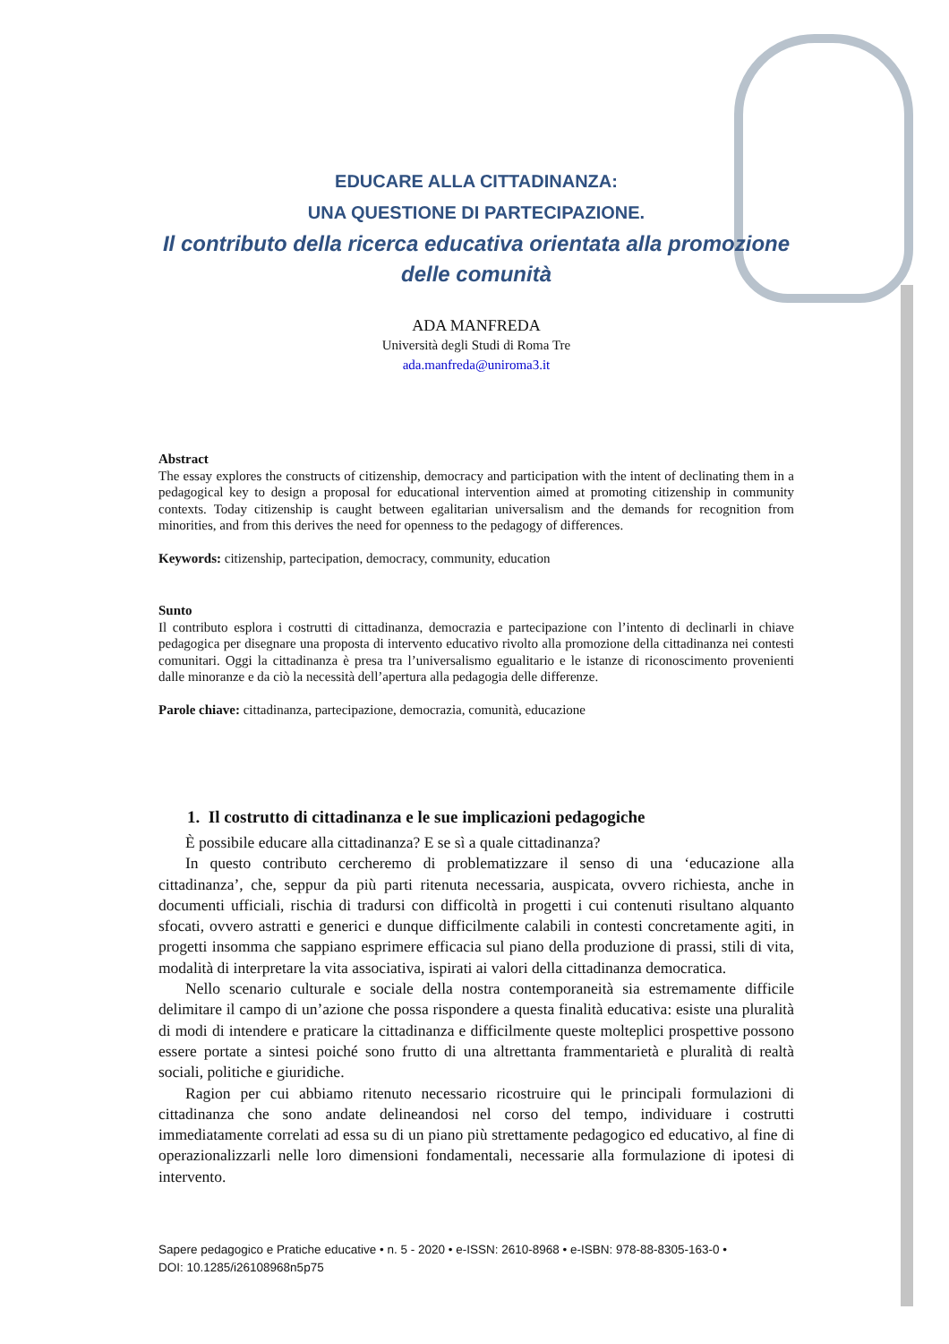EDUCARE ALLA CITTADINANZA:
UNA QUESTIONE DI PARTECIPAZIONE.
Il contributo della ricerca educativa orientata alla promozione delle comunità
ADA MANFREDA
Università degli Studi di Roma Tre
ada.manfreda@uniroma3.it
Abstract
The essay explores the constructs of citizenship, democracy and participation with the intent of declinating them in a pedagogical key to design a proposal for educational intervention aimed at promoting citizenship in community contexts. Today citizenship is caught between egalitarian universalism and the demands for recognition from minorities, and from this derives the need for openness to the pedagogy of differences.
Keywords: citizenship, partecipation, democracy, community, education
Sunto
Il contributo esplora i costrutti di cittadinanza, democrazia e partecipazione con l’intento di declinarli in chiave pedagogica per disegnare una proposta di intervento educativo rivolto alla promozione della cittadinanza nei contesti comunitari. Oggi la cittadinanza è presa tra l’universalismo egualitario e le istanze di riconoscimento provenienti dalle minoranze e da ciò la necessità dell’apertura alla pedagogia delle differenze.
Parole chiave: cittadinanza, partecipazione, democrazia, comunità, educazione
1. Il costrutto di cittadinanza e le sue implicazioni pedagogiche
È possibile educare alla cittadinanza? E se sì a quale cittadinanza?
In questo contributo cercheremo di problematizzare il senso di una ‘educazione alla cittadinanza’, che, seppur da più parti ritenuta necessaria, auspicata, ovvero richiesta, anche in documenti ufficiali, rischia di tradursi con difficoltà in progetti i cui contenuti risultano alquanto sfocati, ovvero astratti e generici e dunque difficilmente calabili in contesti concretamente agiti, in progetti insomma che sappiano esprimere efficacia sul piano della produzione di prassi, stili di vita, modalità di interpretare la vita associativa, ispirati ai valori della cittadinanza democratica.
Nello scenario culturale e sociale della nostra contemporaneità sia estremamente difficile delimitare il campo di un’azione che possa rispondere a questa finalità educativa: esiste una pluralità di modi di intendere e praticare la cittadinanza e difficilmente queste molteplici prospettive possono essere portate a sintesi poiché sono frutto di una altrettanta frammentarietà e pluralità di realtà sociali, politiche e giuridiche.
Ragion per cui abbiamo ritenuto necessario ricostruire qui le principali formulazioni di cittadinanza che sono andate delineandosi nel corso del tempo, individuare i costrutti immediatamente correlati ad essa su di un piano più strettamente pedagogico ed educativo, al fine di operazionalizzarli nelle loro dimensioni fondamentali, necessarie alla formulazione di ipotesi di intervento.
Sapere pedagogico e Pratiche educative • n. 5 - 2020 • e-ISSN: 2610-8968 • e-ISBN: 978-88-8305-163-0 •
DOI: 10.1285/i26108968n5p75